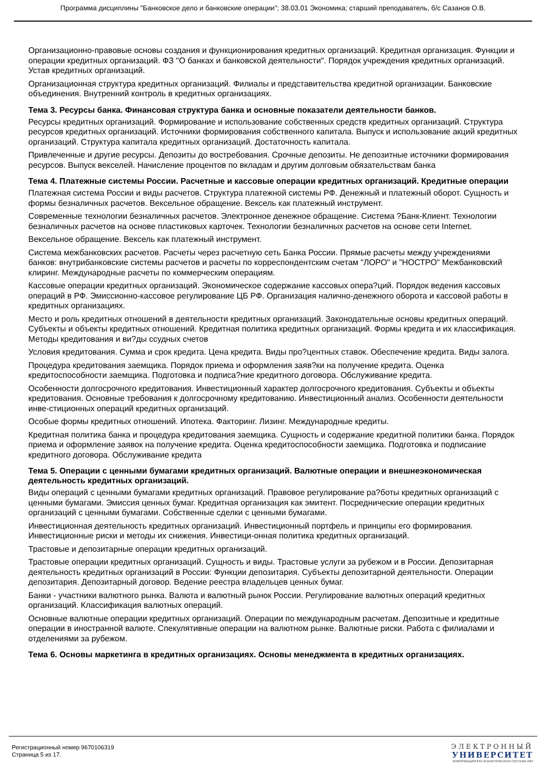Программа дисциплины "Банковское дело и банковские операции"; 38.03.01 Экономика; старший преподаватель, б/с Сазанов О.В.
Организационно-правовые основы создания и функционирования кредитных организаций. Кредитная организация. Функции и операции кредитных организаций. ФЗ "О банках и банковской деятельности". Порядок учреждения кредитных организаций. Устав кредитных организаций.
Организационная структура кредитных организаций. Филиалы и представительства кредитной организации. Банковские объединения. Внутренний контроль в кредитных организациях.
Тема 3. Ресурсы банка. Финансовая структура банка и основные показатели деятельности банков.
Ресурсы кредитных организаций. Формирование и использование собственных средств кредитных организаций. Структура ресурсов кредитных организаций. Источники формирования собственного капитала. Выпуск и использование акций кредитных организаций. Структура капитала кредитных организаций. Достаточность капитала.
Привлеченные и другие ресурсы. Депозиты до востребования. Срочные депозиты. Не депозитные источники формирования ресурсов. Выпуск векселей. Начисление процентов по вкладам и другим долговым обязательствам банка
Тема 4. Платежные системы России. Расчетные и кассовые операции кредитных организаций. Кредитные операции
Платежная система России и виды расчетов. Структура платежной системы РФ. Денежный и платежный оборот. Сущность и формы безналичных расчетов. Вексельное обращение. Вексель как платежный инструмент.
Современные технологии безналичных расчетов. Электронное денежное обращение. Система ?Банк-Клиент. Технологии безналичных расчетов на основе пластиковых карточек. Технологии безналичных расчетов на основе сети Internet.
Вексельное обращение. Вексель как платежный инструмент.
Система межбанковских расчетов. Расчеты через расчетную сеть Банка России. Прямые расчеты между учреждениями банков: внутрибанковские системы расчетов и расчеты по корреспондентским счетам "ЛОРО" и "НОСТРО" Межбанковский клиринг. Международные расчеты по коммерческим операциям.
Кассовые операции кредитных организаций. Экономическое содержание кассовых опера?ций. Порядок ведения кассовых операций в РФ. Эмиссионно-кассовое регулирование ЦБ РФ. Организация налично-денежного оборота и кассовой работы в кредитных организациях.
Место и роль кредитных отношений в деятельности кредитных организаций. Законодательные основы кредитных операций. Субъекты и объекты кредитных отношений. Кредитная политика кредитных организаций. Формы кредита и их классификация. Методы кредитования и ви?ды ссудных счетов
Условия кредитования. Сумма и срок кредита. Цена кредита. Виды про?центных ставок. Обеспечение кредита. Виды залога.
Процедура кредитования заемщика. Порядок приема и оформления заяв?ки на получение кредита. Оценка кредитоспособности заемщика. Подготовка и подписа?ние кредитного договора. Обслуживание кредита.
Особенности долгосрочного кредитования. Инвестиционный характер долгосрочного кредитования. Субъекты и объекты кредитования. Основные требования к долгосрочному кредитованию. Инвестиционный анализ. Особенности деятельности инве-стиционных операций кредитных организаций.
Особые формы кредитных отношений. Ипотека. Факторинг. Лизинг. Международные кредиты.
Кредитная политика банка и процедура кредитования заемщика. Сущность и содержание кредитной политики банка. Порядок приема и оформление заявок на получение кредита. Оценка кредитоспособности заемщика. Подготовка и подписание кредитного договора. Обслуживание кредита
Тема 5. Операции с ценными бумагами кредитных организаций. Валютные операции и внешнеэкономическая деятельность кредитных организаций.
Виды операций с ценными бумагами кредитных организаций. Правовое регулирование ра?боты кредитных организаций с ценными бумагами. Эмиссия ценных бумаг. Кредитная организация как эмитент. Посреднические операции кредитных организаций с ценными бумагами. Собственные сделки с ценными бумагами.
Инвестиционная деятельность кредитных организаций. Инвестиционный портфель и принципы его формирования. Инвестиционные риски и методы их снижения. Инвестици-онная политика кредитных организаций.
Трастовые и депозитарные операции кредитных организаций.
Трастовые операции кредитных организаций. Сущность и виды. Трастовые услуги за рубежом и в России. Депозитарная деятельность кредитных организаций в России: Функции депозитария. Субъекты депозитарной деятельности. Операции депозитария. Депозитарный договор. Ведение реестра владельцев ценных бумаг.
Банки - участники валютного рынка. Валюта и валютный рынок России. Регулирование валютных операций кредитных организаций. Классификация валютных операций.
Основные валютные операции кредитных организаций. Операции по международным расчетам. Депозитные и кредитные операции в иностранной валюте. Спекулятивные операции на валютном рынке. Валютные риски. Работа с филиалами и отделениями за рубежом.
Тема 6. Основы маркетинга в кредитных организациях. Основы менеджмента в кредитных организациях.
Регистрационный номер 9670106319
Страница 5 из 17.
ЭЛЕКТРОННЫЙ
УНИВЕРСИТЕТ
ИНФОРМАЦИОННО-АНАЛИТИЧЕСКАЯ СИСТЕМА КФУ